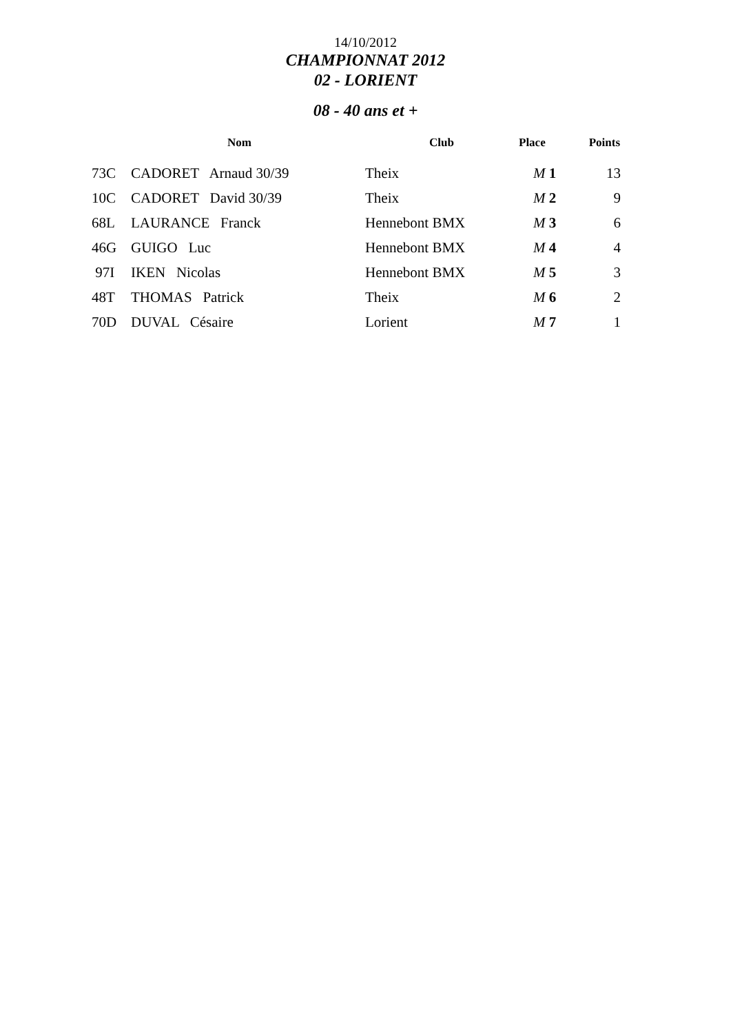14/10/2012
CHAMPIONNAT 2012
02 - LORIENT
08 - 40 ans et +
| | Nom | Club | Place | Points |
| --- | --- | --- | --- | --- |
| 73C | CADORET Arnaud 30/39 | Theix | M 1 | 13 |
| 10C | CADORET David 30/39 | Theix | M 2 | 9 |
| 68L | LAURANCE Franck | Hennebont BMX | M 3 | 6 |
| 46G | GUIGO Luc | Hennebont BMX | M 4 | 4 |
| 97I | IKEN Nicolas | Hennebont BMX | M 5 | 3 |
| 48T | THOMAS Patrick | Theix | M 6 | 2 |
| 70D | DUVAL Césaire | Lorient | M 7 | 1 |